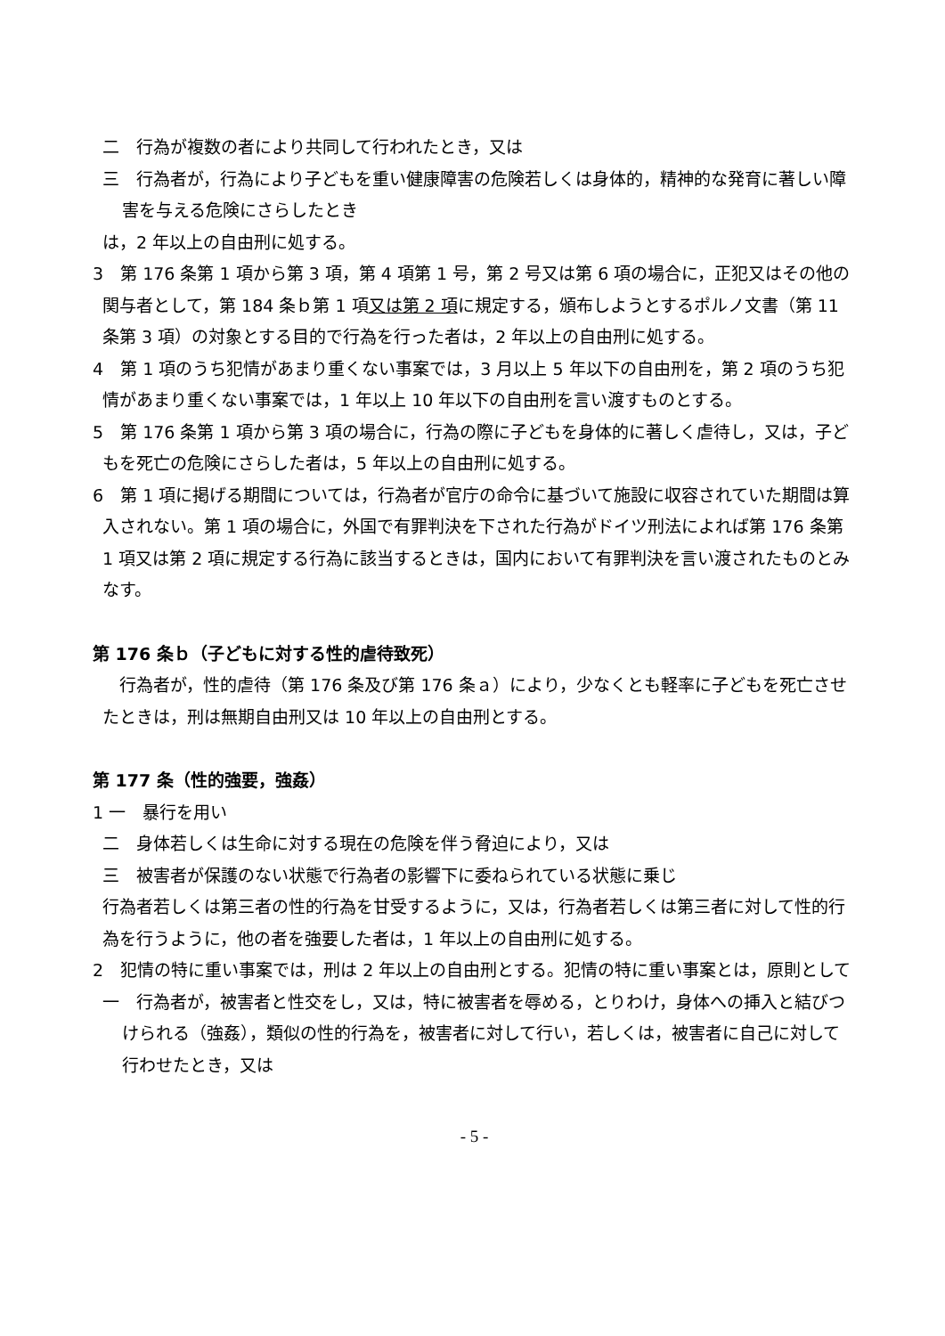二　行為が複数の者により共同して行われたとき，又は
三　行為者が，行為により子どもを重い健康障害の危険若しくは身体的，精神的な発育に著しい障害を与える危険にさらしたとき
は，2 年以上の自由刑に処する。
3　第 176 条第 1 項から第 3 項，第 4 項第 1 号，第 2 号又は第 6 項の場合に，正犯又はその他の関与者として，第 184 条ｂ第 1 項又は第 2 項に規定する，頒布しようとするポルノ文書（第 11 条第 3 項）の対象とする目的で行為を行った者は，2 年以上の自由刑に処する。
4　第 1 項のうち犯情があまり重くない事案では，3 月以上 5 年以下の自由刑を，第 2 項のうち犯情があまり重くない事案では，1 年以上 10 年以下の自由刑を言い渡すものとする。
5　第 176 条第 1 項から第 3 項の場合に，行為の際に子どもを身体的に著しく虐待し，又は，子どもを死亡の危険にさらした者は，5 年以上の自由刑に処する。
6　第 1 項に掲げる期間については，行為者が官庁の命令に基づいて施設に収容されていた期間は算入されない。第 1 項の場合に，外国で有罪判決を下された行為がドイツ刑法によれば第 176 条第 1 項又は第 2 項に規定する行為に該当するときは，国内において有罪判決を言い渡されたものとみなす。
第 176 条ｂ（子どもに対する性的虐待致死）
　行為者が，性的虐待（第 176 条及び第 176 条ａ）により，少なくとも軽率に子どもを死亡させたときは，刑は無期自由刑又は 10 年以上の自由刑とする。
第 177 条（性的強要，強姦）
1 一　暴行を用い
二　身体若しくは生命に対する現在の危険を伴う脅迫により，又は
三　被害者が保護のない状態で行為者の影響下に委ねられている状態に乗じ
行為者若しくは第三者の性的行為を甘受するように，又は，行為者若しくは第三者に対して性的行為を行うように，他の者を強要した者は，1 年以上の自由刑に処する。
2　犯情の特に重い事案では，刑は 2 年以上の自由刑とする。犯情の特に重い事案とは，原則として
一　行為者が，被害者と性交をし，又は，特に被害者を辱める，とりわけ，身体への挿入と結びつけられる（強姦），類似の性的行為を，被害者に対して行い，若しくは，被害者に自己に対して行わせたとき，又は
- 5 -